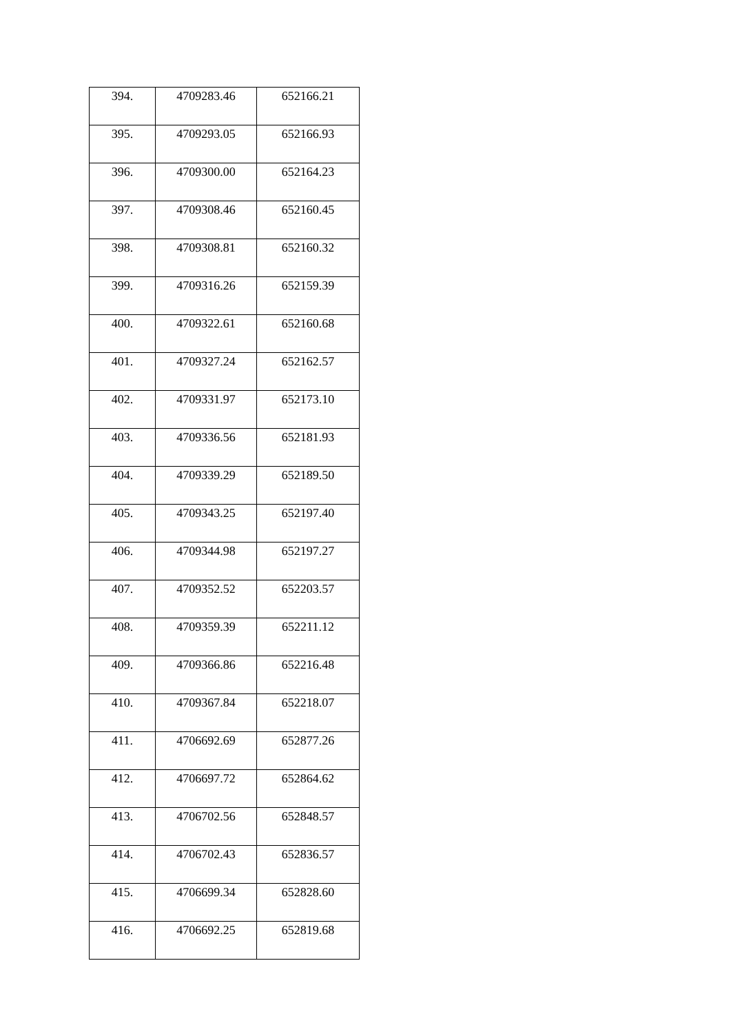| 394. | 4709283.46 | 652166.21 |
| 395. | 4709293.05 | 652166.93 |
| 396. | 4709300.00 | 652164.23 |
| 397. | 4709308.46 | 652160.45 |
| 398. | 4709308.81 | 652160.32 |
| 399. | 4709316.26 | 652159.39 |
| 400. | 4709322.61 | 652160.68 |
| 401. | 4709327.24 | 652162.57 |
| 402. | 4709331.97 | 652173.10 |
| 403. | 4709336.56 | 652181.93 |
| 404. | 4709339.29 | 652189.50 |
| 405. | 4709343.25 | 652197.40 |
| 406. | 4709344.98 | 652197.27 |
| 407. | 4709352.52 | 652203.57 |
| 408. | 4709359.39 | 652211.12 |
| 409. | 4709366.86 | 652216.48 |
| 410. | 4709367.84 | 652218.07 |
| 411. | 4706692.69 | 652877.26 |
| 412. | 4706697.72 | 652864.62 |
| 413. | 4706702.56 | 652848.57 |
| 414. | 4706702.43 | 652836.57 |
| 415. | 4706699.34 | 652828.60 |
| 416. | 4706692.25 | 652819.68 |